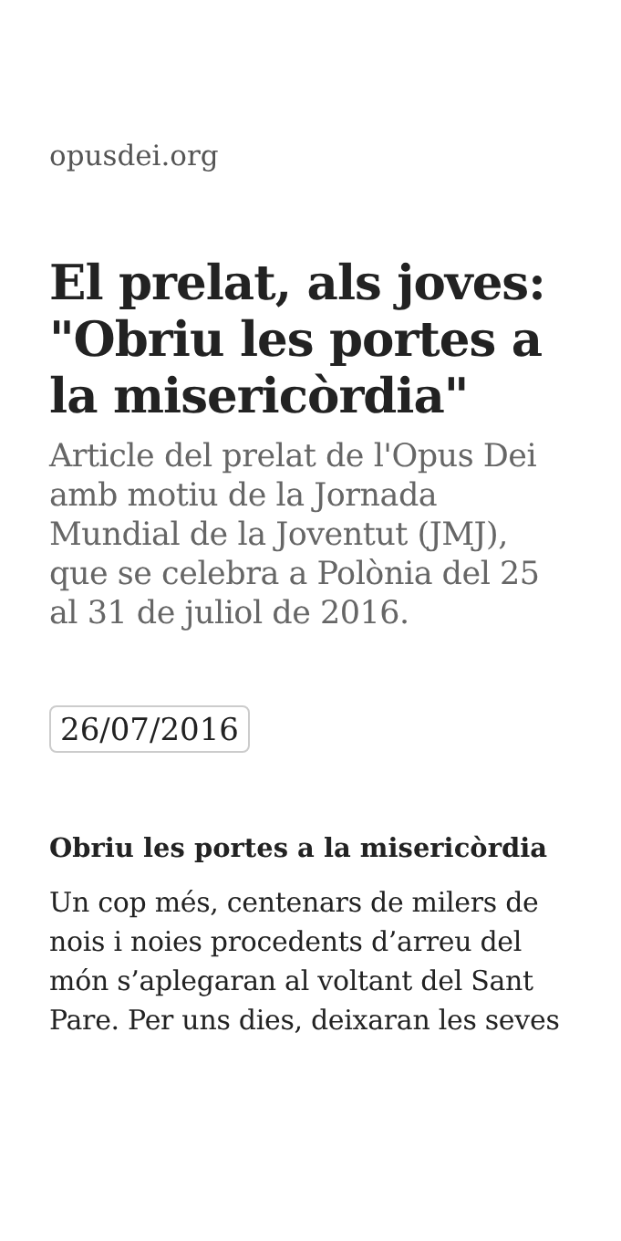opusdei.org
El prelat, als joves: "Obriu les portes a la misericòrdia"
Article del prelat de l'Opus Dei amb motiu de la Jornada Mundial de la Joventut (JMJ), que se celebra a Polònia del 25 al 31 de juliol de 2016.
26/07/2016
Obriu les portes a la misericòrdia
Un cop més, centenars de milers de nois i noies procedents d’arreu del món s’aplegaran al voltant del Sant Pare. Per uns dies, deixaran les seves